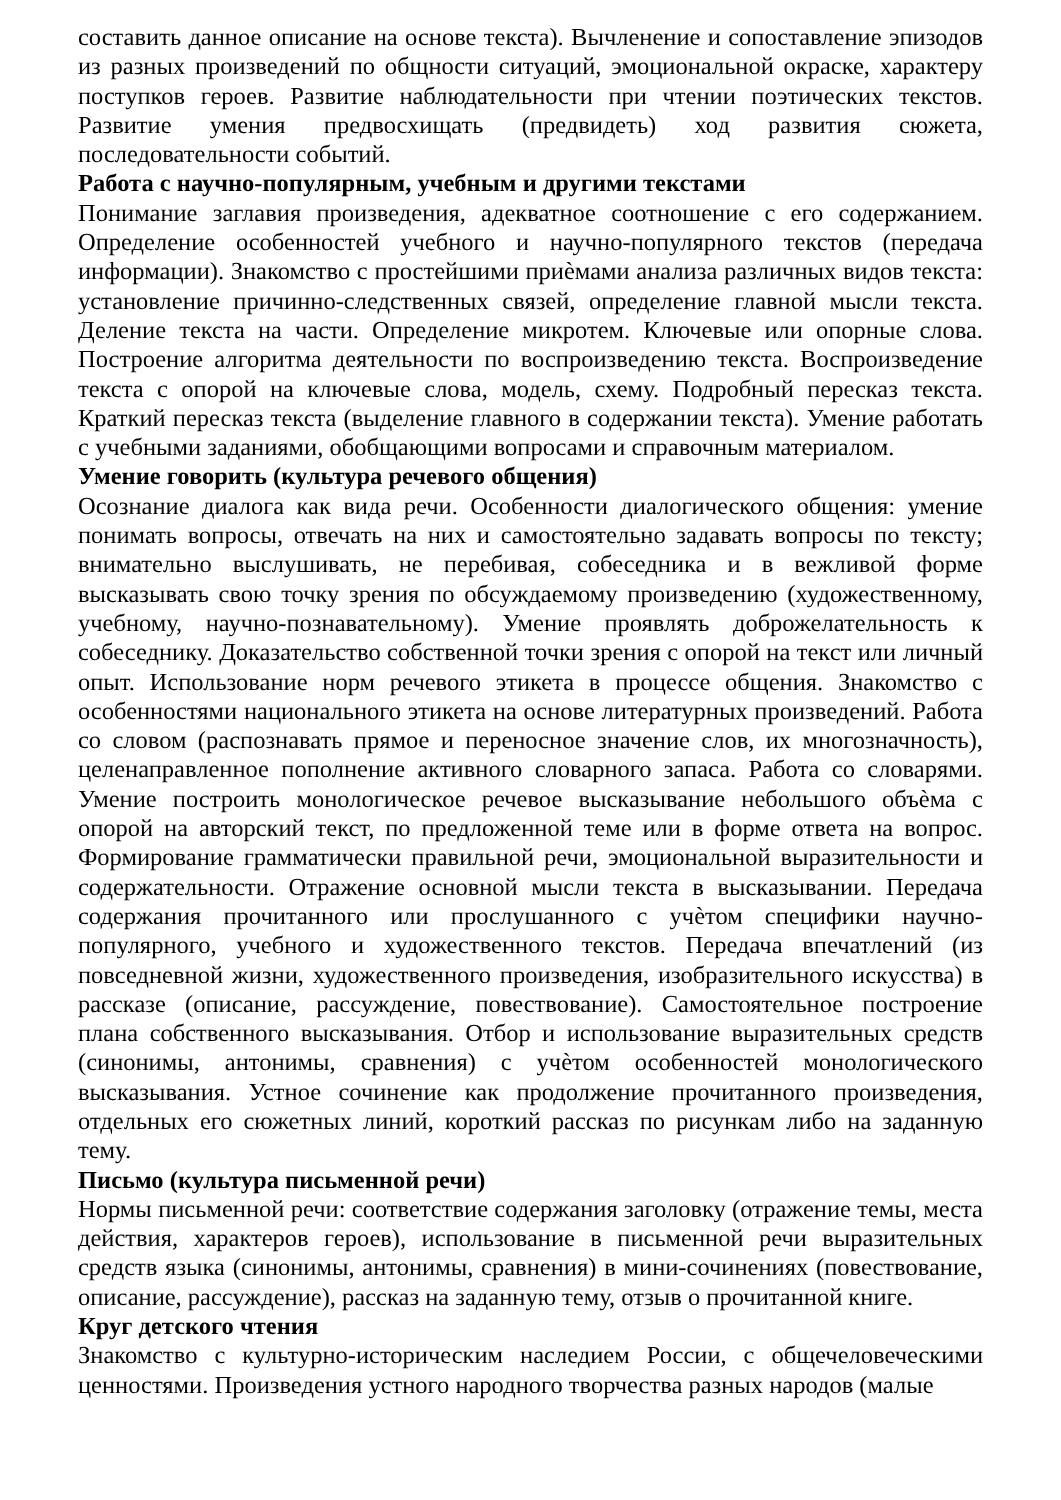составить данное описание на основе текста). Вычленение и сопоставление эпизодов из разных произведений по общности ситуаций, эмоциональной окраске, характеру поступков героев. Развитие наблюдательности при чтении поэтических текстов. Развитие умения предвосхищать (предвидеть) ход развития сюжета, последовательности событий.
Работа с научно-популярным, учебным и другими текстами
Понимание заглавия произведения, адекватное соотношение с его содержанием. Определение особенностей учебного и научно-популярного текстов (передача информации). Знакомство с простейшими приѐмами анализа различных видов текста: установление причинно-следственных связей, определение главной мысли текста. Деление текста на части. Определение микротем. Ключевые или опорные слова. Построение алгоритма деятельности по воспроизведению текста. Воспроизведение текста с опорой на ключевые слова, модель, схему. Подробный пересказ текста. Краткий пересказ текста (выделение главного в содержании текста). Умение работать с учебными заданиями, обобщающими вопросами и справочным материалом.
Умение говорить (культура речевого общения)
Осознание диалога как вида речи. Особенности диалогического общения: умение понимать вопросы, отвечать на них и самостоятельно задавать вопросы по тексту; внимательно выслушивать, не перебивая, собеседника и в вежливой форме высказывать свою точку зрения по обсуждаемому произведению (художественному, учебному, научно-познавательному). Умение проявлять доброжелательность к собеседнику. Доказательство собственной точки зрения с опорой на текст или личный опыт. Использование норм речевого этикета в процессе общения. Знакомство с особенностями национального этикета на основе литературных произведений. Работа со словом (распознавать прямое и переносное значение слов, их многозначность), целенаправленное пополнение активного словарного запаса. Работа со словарями. Умение построить монологическое речевое высказывание небольшого объѐма с опорой на авторский текст, по предложенной теме или в форме ответа на вопрос. Формирование грамматически правильной речи, эмоциональной выразительности и содержательности. Отражение основной мысли текста в высказывании. Передача содержания прочитанного или прослушанного с учѐтом специфики научно-популярного, учебного и художественного текстов. Передача впечатлений (из повседневной жизни, художественного произведения, изобразительного искусства) в рассказе (описание, рассуждение, повествование). Самостоятельное построение плана собственного высказывания. Отбор и использование выразительных средств (синонимы, антонимы, сравнения) с учѐтом особенностей монологического высказывания. Устное сочинение как продолжение прочитанного произведения, отдельных его сюжетных линий, короткий рассказ по рисункам либо на заданную тему.
Письмо (культура письменной речи)
Нормы письменной речи: соответствие содержания заголовку (отражение темы, места действия, характеров героев), использование в письменной речи выразительных средств языка (синонимы, антонимы, сравнения) в мини-сочинениях (повествование, описание, рассуждение), рассказ на заданную тему, отзыв о прочитанной книге.
Круг детского чтения
Знакомство с культурно-историческим наследием России, с общечеловеческими ценностями. Произведения устного народного творчества разных народов (малые